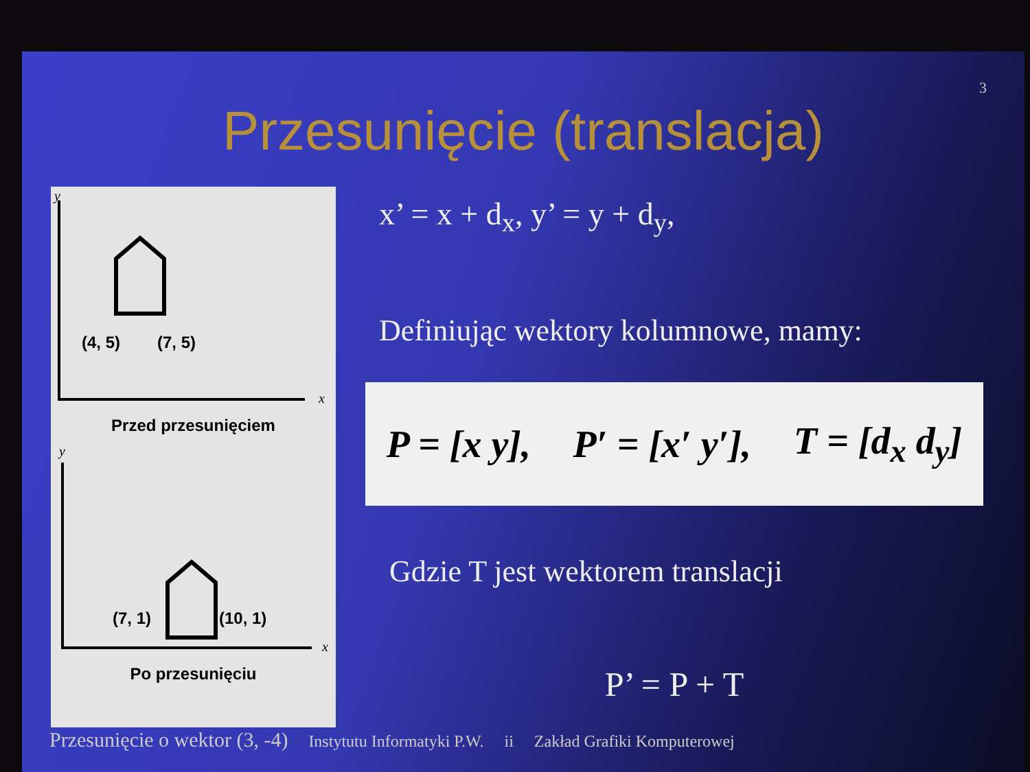3
Przesunięcie (translacja)
y
x
(4, 5)
(7, 5)
Przed przesunięciem
y
x
(7, 1)
(10, 1)
Po przesunięciu
x’ = x + d<sub>x</sub>, y’ = y + d<sub>y</sub>,
Definiując wektory kolumnowe, mamy:
P = [x y], P′ = [x′ y′], T = [d<sub>x</sub> d<sub>y</sub>]
Gdzie T jest wektorem translacji
P’ = P + T
Przesunięcie o wektor (3, -4) Instytutu Informatyki P.W. ii Zakład Grafiki Komputerowej